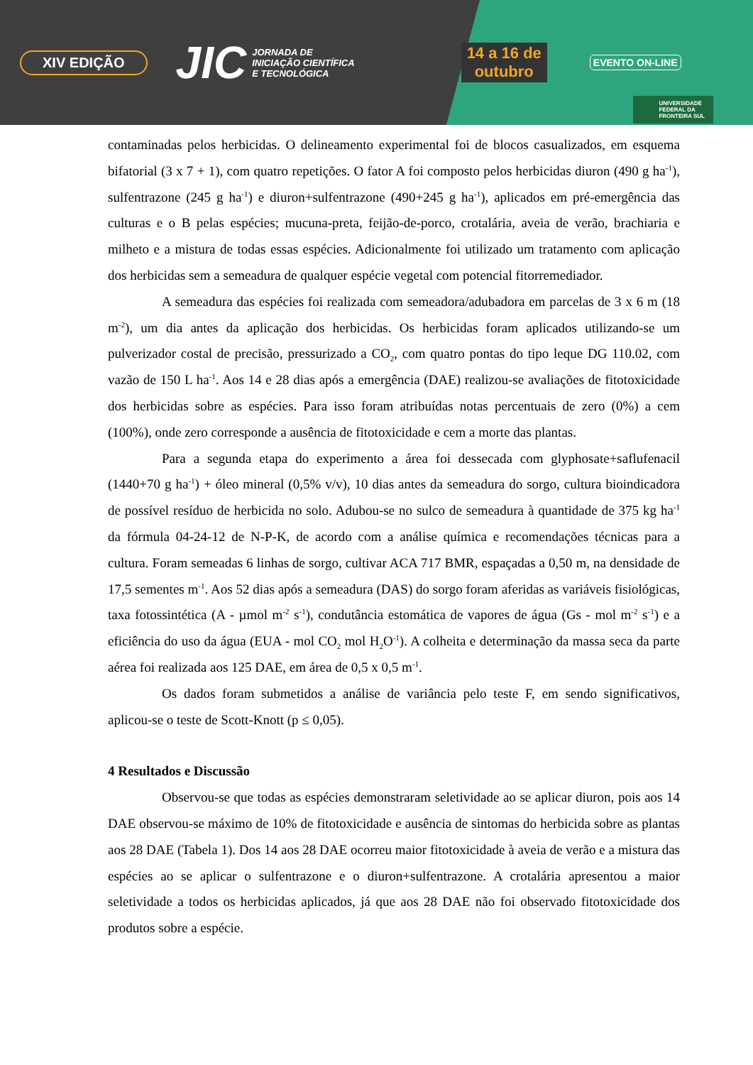XIV EDIÇÃO JIC JORNADA DE
INICIAÇÃO CIENTÍFICA
E TECNOLÓGICA 14 a 16 de
outubro EVENTO ON-LINE
UNIVERSIDADE
FEDERAL DA
FRONTEIRA SUL
contaminadas pelos herbicidas. O delineamento experimental foi de blocos casualizados, em esquema bifatorial (3 x 7 + 1), com quatro repetições. O fator A foi composto pelos herbicidas diuron (490 g ha<sup>-1</sup>), sulfentrazone (245 g ha<sup>-1</sup>) e diuron+sulfentrazone (490+245 g ha<sup>-1</sup>), aplicados em pré-emergência das culturas e o B pelas espécies; mucuna-preta, feijão-de-porco, crotalária, aveia de verão, brachiaria e milheto e a mistura de todas essas espécies. Adicionalmente foi utilizado um tratamento com aplicação dos herbicidas sem a semeadura de qualquer espécie vegetal com potencial fitorremediador.
A semeadura das espécies foi realizada com semeadora/adubadora em parcelas de 3 x 6 m (18 m<sup>-2</sup>), um dia antes da aplicação dos herbicidas. Os herbicidas foram aplicados utilizando-se um pulverizador costal de precisão, pressurizado a CO<sub>2</sub>, com quatro pontas do tipo leque DG 110.02, com vazão de 150 L ha<sup>-1</sup>. Aos 14 e 28 dias após a emergência (DAE) realizou-se avaliações de fitotoxicidade dos herbicidas sobre as espécies. Para isso foram atribuídas notas percentuais de zero (0%) a cem (100%), onde zero corresponde a ausência de fitotoxicidade e cem a morte das plantas.
Para a segunda etapa do experimento a área foi dessecada com glyphosate+saflufenacil (1440+70 g ha<sup>-1</sup>) + óleo mineral (0,5% v/v), 10 dias antes da semeadura do sorgo, cultura bioindicadora de possível resíduo de herbicida no solo. Adubou-se no sulco de semeadura à quantidade de 375 kg ha<sup>-1</sup> da fórmula 04-24-12 de N-P-K, de acordo com a análise química e recomendações técnicas para a cultura. Foram semeadas 6 linhas de sorgo, cultivar ACA 717 BMR, espaçadas a 0,50 m, na densidade de 17,5 sementes m<sup>-1</sup>. Aos 52 dias após a semeadura (DAS) do sorgo foram aferidas as variáveis fisiológicas, taxa fotossintética (A - µmol m<sup>-2</sup> s<sup>-1</sup>), condutância estomática de vapores de água (Gs - mol m<sup>-2</sup> s<sup>-1</sup>) e a eficiência do uso da água (EUA - mol CO<sub>2</sub> mol H<sub>2</sub>O<sup>-1</sup>). A colheita e determinação da massa seca da parte aérea foi realizada aos 125 DAE, em área de 0,5 x 0,5 m<sup>-1</sup>.
Os dados foram submetidos a análise de variância pelo teste F, em sendo significativos, aplicou-se o teste de Scott-Knott (p ≤ 0,05).
4 Resultados e Discussão
Observou-se que todas as espécies demonstraram seletividade ao se aplicar diuron, pois aos 14 DAE observou-se máximo de 10% de fitotoxicidade e ausência de sintomas do herbicida sobre as plantas aos 28 DAE (Tabela 1). Dos 14 aos 28 DAE ocorreu maior fitotoxicidade à aveia de verão e a mistura das espécies ao se aplicar o sulfentrazone e o diuron+sulfentrazone. A crotalária apresentou a maior seletividade a todos os herbicidas aplicados, já que aos 28 DAE não foi observado fitotoxicidade dos produtos sobre a espécie.